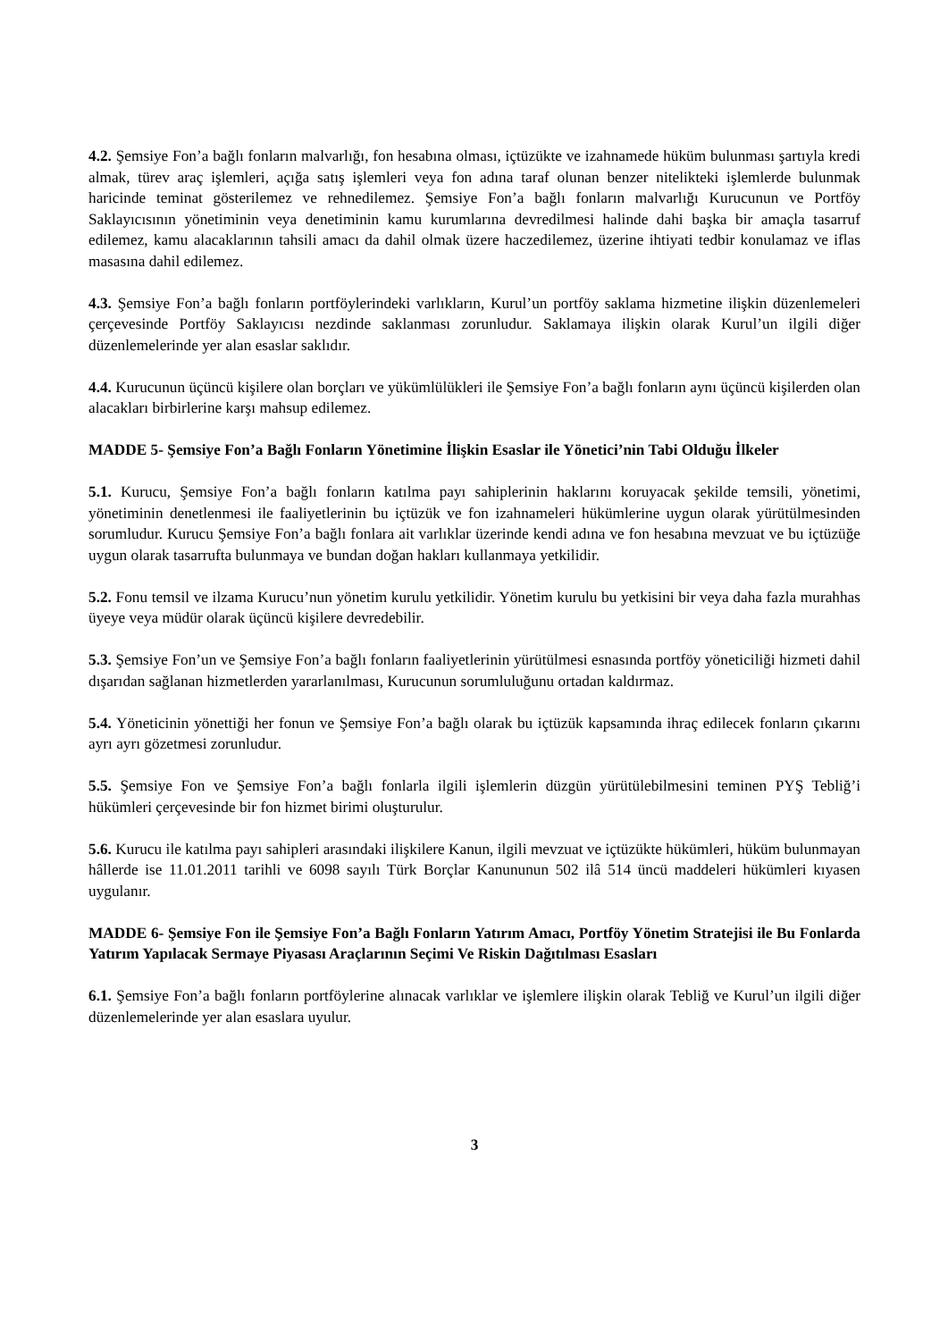4.2. Şemsiye Fon’a bağlı fonların malvarlığı, fon hesabına olması, içtüzükte ve izahnamede hüküm bulunması şartıyla kredi almak, türev araç işlemleri, açığa satış işlemleri veya fon adına taraf olunan benzer nitelikteki işlemlerde bulunmak haricinde teminat gösterilemez ve rehnedilemez. Şemsiye Fon’a bağlı fonların malvarlığı Kurucunun ve Portföy Saklayıcısının yönetiminin veya denetiminin kamu kurumlarına devredilmesi halinde dahi başka bir amaçla tasarruf edilemez, kamu alacaklarının tahsili amacı da dahil olmak üzere haczedilemez, üzerine ihtiyati tedbir konulamaz ve iflas masasına dahil edilemez.
4.3. Şemsiye Fon’a bağlı fonların portföylerindeki varlıkların, Kurul’un portföy saklama hizmetine ilişkin düzenlemeleri çerçevesinde Portföy Saklayıcısı nezdinde saklanması zorunludur. Saklamaya ilişkin olarak Kurul’un ilgili diğer düzenlemelerinde yer alan esaslar saklıdır.
4.4. Kurucunun üçüncü kişilere olan borçları ve yükümlülükleri ile Şemsiye Fon’a bağlı fonların aynı üçüncü kişilerden olan alacakları birbirlerine karşı mahsup edilemez.
MADDE 5- Şemsiye Fon’a Bağlı Fonların Yönetimine İlişkin Esaslar ile Yönetici’nin Tabi Olduğu İlkeler
5.1. Kurucu, Şemsiye Fon’a bağlı fonların katılma payı sahiplerinin haklarını koruyacak şekilde temsili, yönetimi, yönetiminin denetlenmesi ile faaliyetlerinin bu içtüzük ve fon izahnameleri hükümlerine uygun olarak yürütülmesinden sorumludur. Kurucu Şemsiye Fon’a bağlı fonlara ait varlıklar üzerinde kendi adına ve fon hesabına mevzuat ve bu içtüzüğe uygun olarak tasarrufta bulunmaya ve bundan doğan hakları kullanmaya yetkilidir.
5.2. Fonu temsil ve ilzama Kurucu’nun yönetim kurulu yetkilidir. Yönetim kurulu bu yetkisini bir veya daha fazla murahhas üyeye veya müdür olarak üçüncü kişilere devredebilir.
5.3. Şemsiye Fon’un ve Şemsiye Fon’a bağlı fonların faaliyetlerinin yürütülmesi esnasında portföy yöneticiliği hizmeti dahil dışarıdan sağlanan hizmetlerden yararlanılması, Kurucunun sorumluluğunu ortadan kaldırmaz.
5.4. Yöneticinin yönettiği her fonun ve Şemsiye Fon’a bağlı olarak bu içtüzük kapsamında ihraç edilecek fonların çıkarını ayrı ayrı gözetmesi zorunludur.
5.5. Şemsiye Fon ve Şemsiye Fon’a bağlı fonlarla ilgili işlemlerin düzgün yürütülebilmesini teminen PYŞ Tebliğ’i hükümleri çerçevesinde bir fon hizmet birimi oluşturulur.
5.6. Kurucu ile katılma payı sahipleri arasındaki ilişkilere Kanun, ilgili mevzuat ve içtüzükte hükümleri, hüküm bulunmayan hâllerde ise 11.01.2011 tarihli ve 6098 sayılı Türk Borçlar Kanununun 502 ilâ 514 üncü maddeleri hükümleri kıyasen uygulanır.
MADDE 6- Şemsiye Fon ile Şemsiye Fon’a Bağlı Fonların Yatırım Amacı, Portföy Yönetim Stratejisi ile Bu Fonlarda Yatırım Yapılacak Sermaye Piyasası Araçlarının Seçimi Ve Riskin Dağıtılması Esasları
6.1. Şemsiye Fon’a bağlı fonların portföylerine alınacak varlıklar ve işlemlere ilişkin olarak Tebliğ ve Kurul’un ilgili diğer düzenlemelerinde yer alan esaslara uyulur.
3